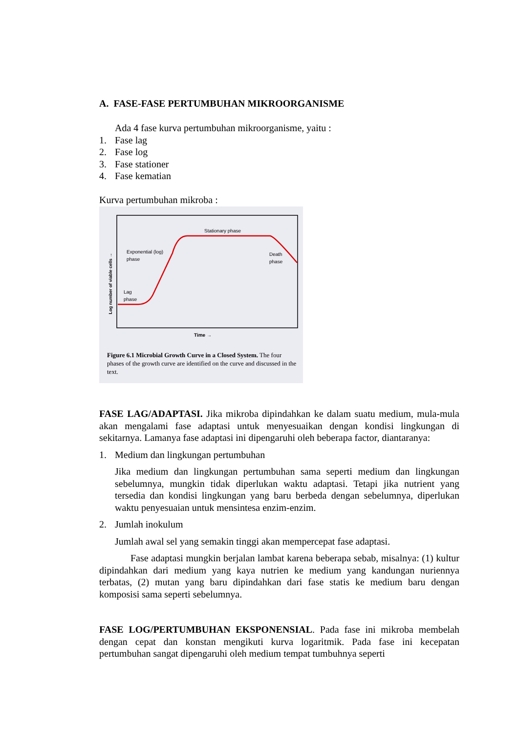A. FASE-FASE PERTUMBUHAN MIKROORGANISME
Ada 4 fase kurva pertumbuhan mikroorganisme, yaitu :
1. Fase lag
2. Fase log
3. Fase stationer
4. Fase kematian
Kurva pertumbuhan mikroba :
Stationary phase
Exponential (log)
phase
Death
phase
Lag
phase
Time →
Log number of viable cells →
Figure 6.1 Microbial Growth Curve in a Closed System. The four phases of the growth curve are identified on the curve and discussed in the text.
FASE LAG/ADAPTASI. Jika mikroba dipindahkan ke dalam suatu medium, mula-mula akan mengalami fase adaptasi untuk menyesuaikan dengan kondisi lingkungan di sekitarnya. Lamanya fase adaptasi ini dipengaruhi oleh beberapa factor, diantaranya:
1. Medium dan lingkungan pertumbuhan
Jika medium dan lingkungan pertumbuhan sama seperti medium dan lingkungan sebelumnya, mungkin tidak diperlukan waktu adaptasi. Tetapi jika nutrient yang tersedia dan kondisi lingkungan yang baru berbeda dengan sebelumnya, diperlukan waktu penyesuaian untuk mensintesa enzim-enzim.
2. Jumlah inokulum
Jumlah awal sel yang semakin tinggi akan mempercepat fase adaptasi.
Fase adaptasi mungkin berjalan lambat karena beberapa sebab, misalnya: (1) kultur dipindahkan dari medium yang kaya nutrien ke medium yang kandungan nuriennya terbatas, (2) mutan yang baru dipindahkan dari fase statis ke medium baru dengan komposisi sama seperti sebelumnya.
FASE LOG/PERTUMBUHAN EKSPONENSIAL. Pada fase ini mikroba membelah dengan cepat dan konstan mengikuti kurva logaritmik. Pada fase ini kecepatan pertumbuhan sangat dipengaruhi oleh medium tempat tumbuhnya seperti